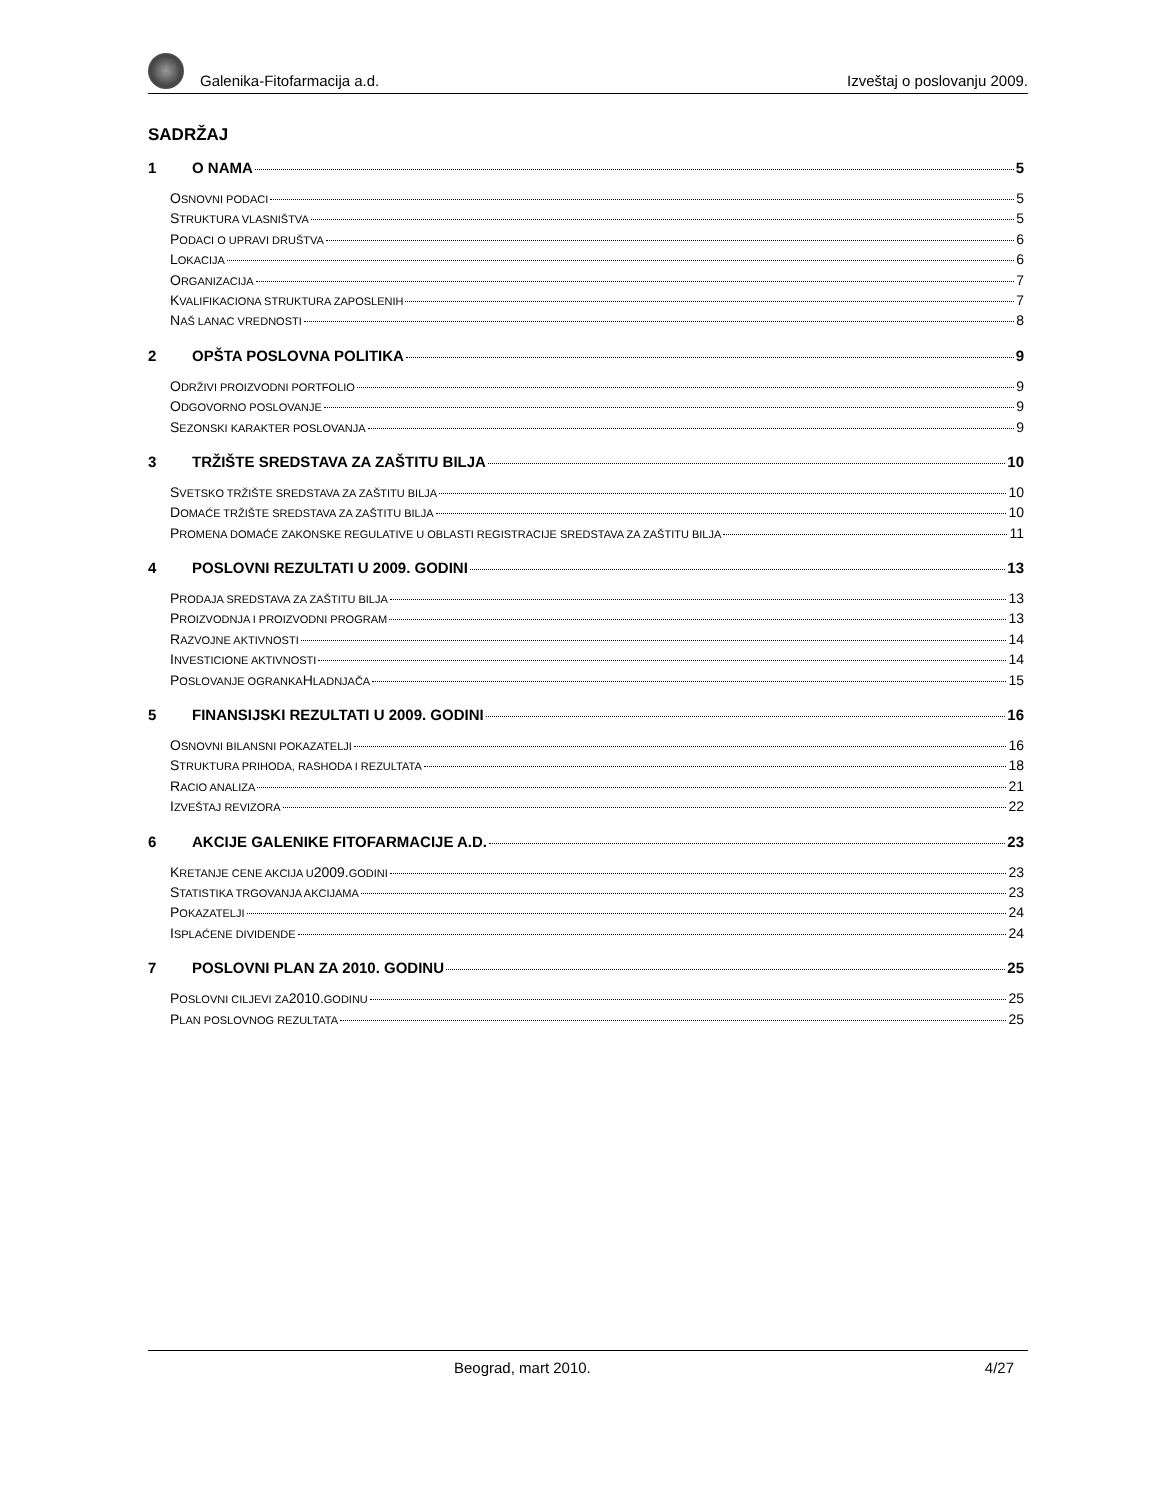Galenika-Fitofarmacija a.d.
Izveštaj o poslovanju 2009.
SADRŽAJ
1 O NAMA 5
O SNOVNI PODACI 5
S TRUKTURA VLASNIŠTVA 5
P ODACI O UPRAVI DRUŠTVA 6
L OKACIJA 6
O RGANIZACIJA 7
K VALIFIKACIONA STRUKTURA ZAPOSLENIH 7
N AŠ LANAC VREDNOSTI 8
2 OPŠTA POSLOVNA POLITIKA 9
O DRŽIVI PROIZVODNI PORTFOLIO 9
O DGOVORNO POSLOVANJE 9
S EZONSKI KARAKTER POSLOVANJA 9
3 TRŽIŠTE SREDSTAVA ZA ZAŠTITU BILJA 10
S VETSKO TRŽIŠTE SREDSTAVA ZA ZAŠTITU BILJA 10
D OMAĆE TRŽIŠTE SREDSTAVA ZA ZAŠTITU BILJA 10
P ROMENA DOMAĆE ZAKONSKE REGULATIVE U OBLASTI REGISTRACIJE SREDSTAVA ZA ZAŠTITU BILJA 11
4 POSLOVNI REZULTATI U 2009. GODINI 13
P RODAJA SREDSTAVA ZA ZAŠTITU BILJA 13
P ROIZVODNJA I PROIZVODNI PROGRAM 13
R AZVOJNE AKTIVNOSTI 14
I NVESTICIONE AKTIVNOSTI 14
P OSLOVANJE OGRANKA H LADNJAČA 15
5 FINANSIJSKI REZULTATI U 2009. GODINI 16
O SNOVNI BILANSNI POKAZATELJI 16
S TRUKTURA PRIHODA, RASHODA I REZULTATA 18
R ACIO ANALIZA 21
I ZVEŠTAJ REVIZORA 22
6 AKCIJE GALENIKE FITOFARMACIJE A.D. 23
K RETANJE CENE AKCIJA U 2009. GODINI 23
S TATISTIKA TRGOVANJA AKCIJAMA 23
P OKAZATELJI 24
I SPLAĆENE DIVIDENDE 24
7 POSLOVNI PLAN ZA 2010. GODINU 25
P OSLOVNI CILJEVI ZA 2010. GODINU 25
P LAN POSLOVNOG REZULTATA 25
Beograd, mart 2010. 4/27